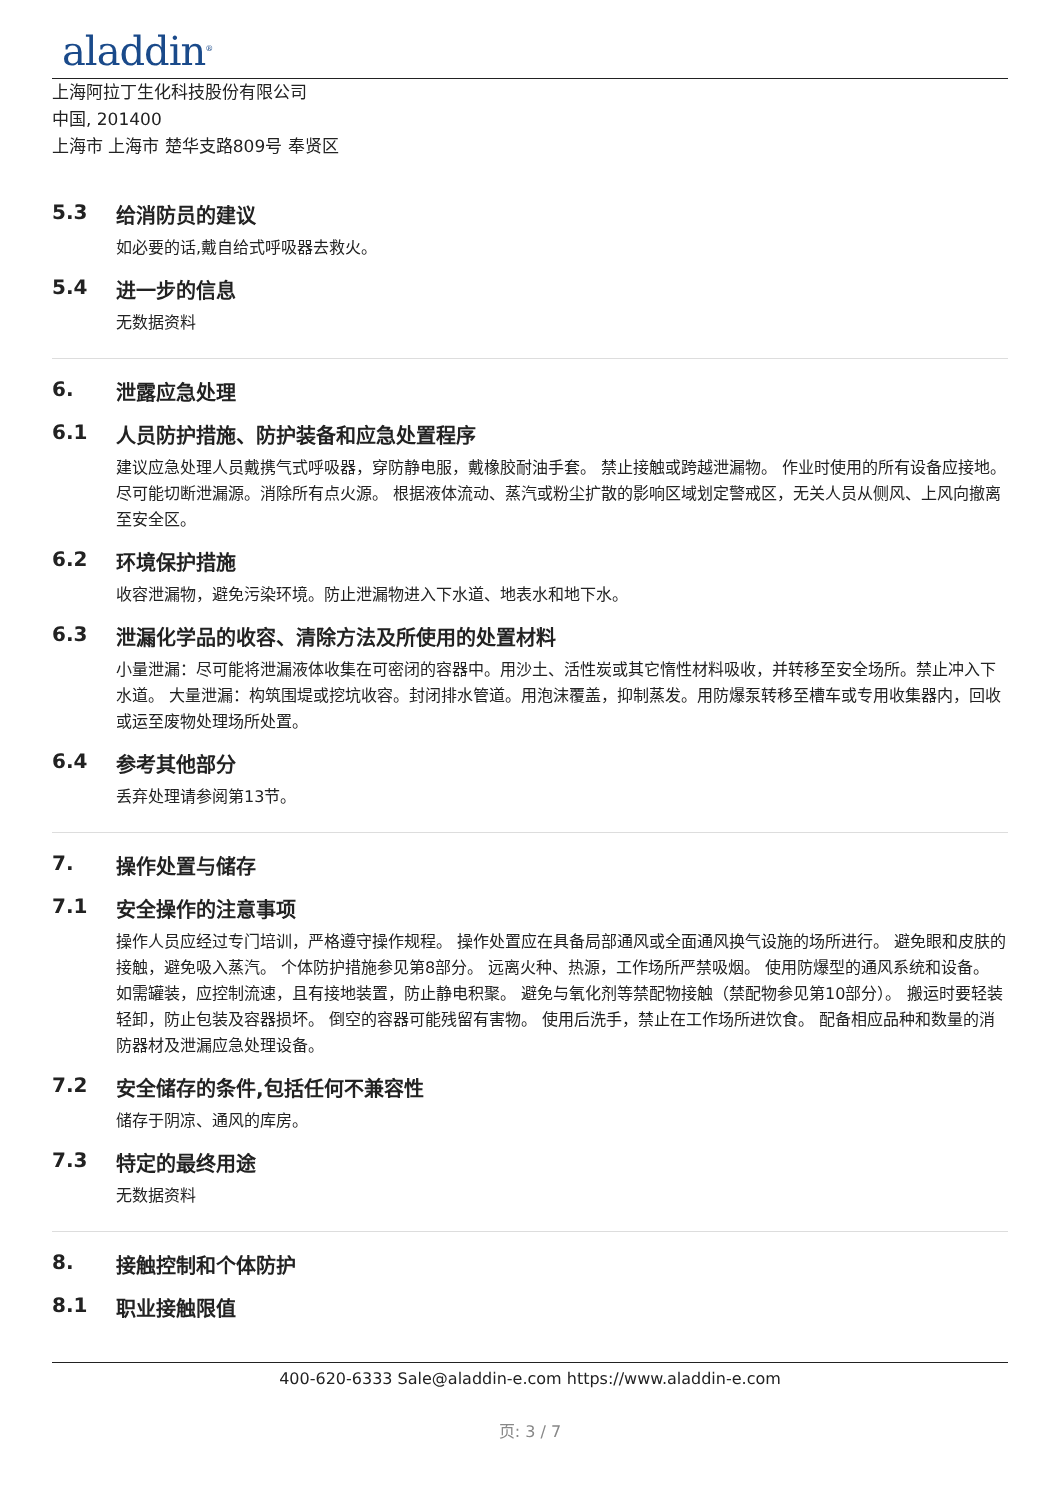aladdin<sup>®</sup>
上海阿拉丁生化科技股份有限公司
中国, 201400
上海市 上海市 楚华支路809号 奉贤区
5.3 给消防员的建议
如必要的话,戴自给式呼吸器去救火。
5.4 进一步的信息
无数据资料
6. 泄露应急处理
6.1 人员防护措施、防护装备和应急处置程序
建议应急处理人员戴携气式呼吸器，穿防静电服，戴橡胶耐油手套。 禁止接触或跨越泄漏物。 作业时使用的所有设备应接地。 尽可能切断泄漏源。消除所有点火源。 根据液体流动、蒸汽或粉尘扩散的影响区域划定警戒区，无关人员从侧风、上风向撤离至安全区。
6.2 环境保护措施
收容泄漏物，避免污染环境。防止泄漏物进入下水道、地表水和地下水。
6.3 泄漏化学品的收容、清除方法及所使用的处置材料
小量泄漏：尽可能将泄漏液体收集在可密闭的容器中。用沙土、活性炭或其它惰性材料吸收，并转移至安全场所。禁止冲入下水道。 大量泄漏：构筑围堤或挖坑收容。封闭排水管道。用泡沫覆盖，抑制蒸发。用防爆泵转移至槽车或专用收集器内，回收或运至废物处理场所处置。
6.4 参考其他部分
丢弃处理请参阅第13节。
7. 操作处置与储存
7.1 安全操作的注意事项
操作人员应经过专门培训，严格遵守操作规程。 操作处置应在具备局部通风或全面通风换气设施的场所进行。 避免眼和皮肤的接触，避免吸入蒸汽。 个体防护措施参见第8部分。 远离火种、热源，工作场所严禁吸烟。 使用防爆型的通风系统和设备。 如需罐装，应控制流速，且有接地装置，防止静电积聚。 避免与氧化剂等禁配物接触（禁配物参见第10部分）。 搬运时要轻装轻卸，防止包装及容器损坏。 倒空的容器可能残留有害物。 使用后洗手，禁止在工作场所进饮食。 配备相应品种和数量的消防器材及泄漏应急处理设备。
7.2 安全储存的条件,包括任何不兼容性
储存于阴凉、通风的库房。
7.3 特定的最终用途
无数据资料
8. 接触控制和个体防护
8.1 职业接触限值
400-620-6333 Sale@aladdin-e.com https://www.aladdin-e.com
页: 3 / 7